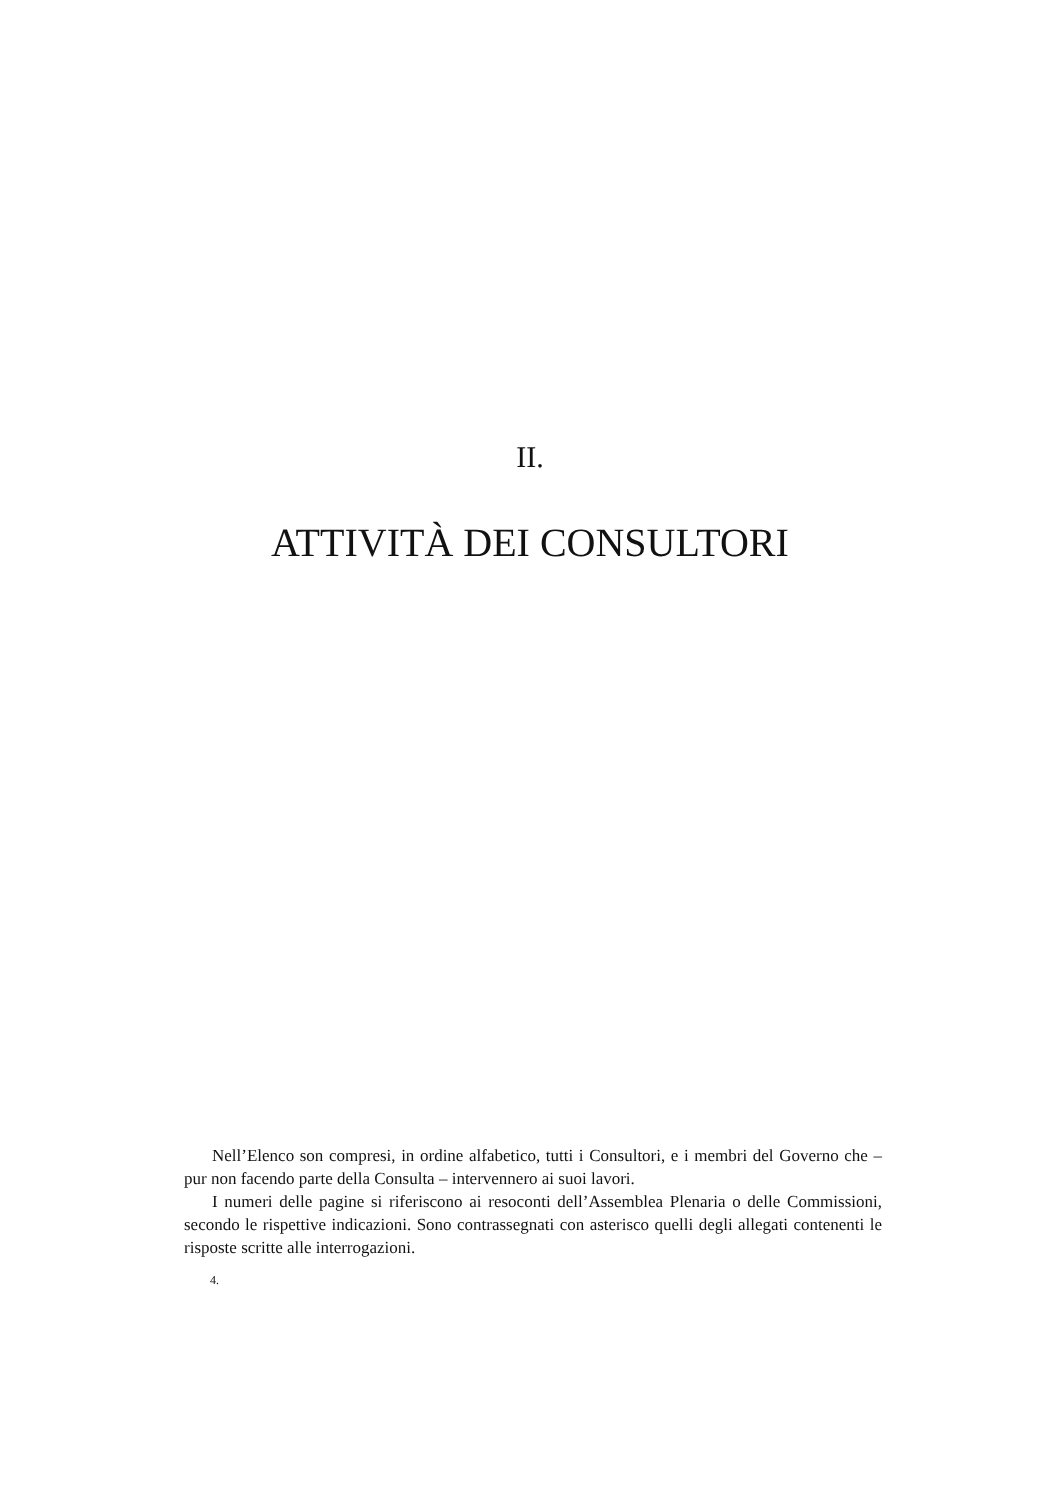II.
ATTIVITÀ DEI CONSULTORI
Nell’Elenco son compresi, in ordine alfabetico, tutti i Consultori, e i membri del Governo che – pur non facendo parte della Consulta – intervennero ai suoi lavori.
I numeri delle pagine si riferiscono ai resoconti dell’Assemblea Plenaria o delle Commissioni, secondo le rispettive indicazioni. Sono contrassegnati con asterisco quelli degli allegati contenenti le risposte scritte alle interrogazioni.
4.